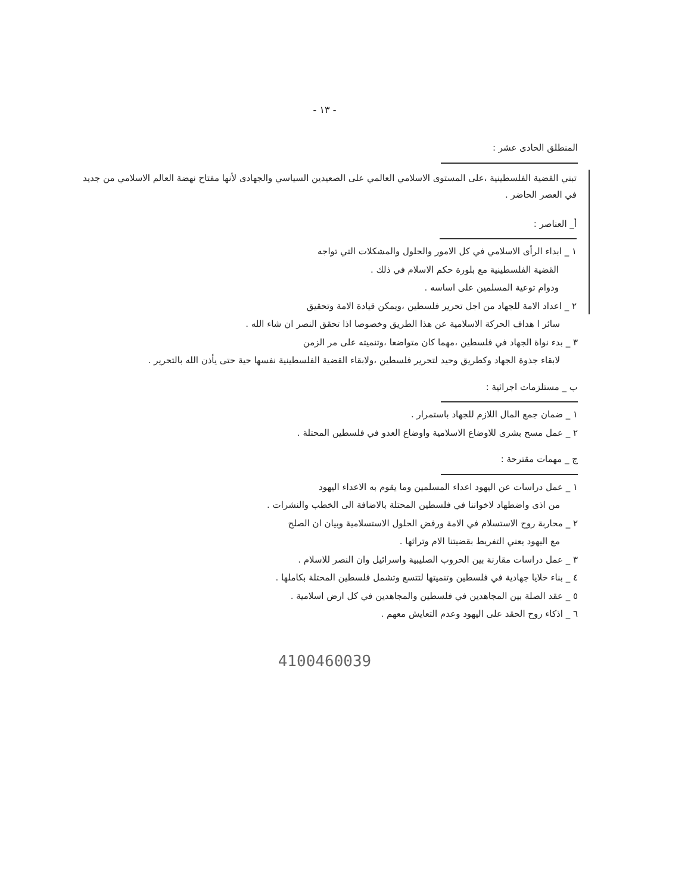- ١٣ -
المنطلق الحادى عشر :
تبني القضية الفلسطينية ،على المستوى الاسلامي العالمي على الصعيدين السياسي والجهادى لأنها مفتاح نهضة العالم الاسلامي من جديد في العصر الحاضر .
أ_ العناصر :
١ _ ابداء الرأى الاسلامي في كل الامور والحلول والمشكلات التي تواجه
القضية الفلسطينية مع بلورة حكم الاسلام في ذلك .
ودوام توعية المسلمين على اساسه .
٢ _ اعداد الامة للجهاد من اجل تحرير فلسطين ،ويمكن قيادة الامة وتحقيق
سائر ا هداف الحركة الاسلامية عن هذا الطريق وخصوصا اذا تحقق النصر ان شاء الله .
٣ _ بدء نواة الجهاد في فلسطين ،مهما كان متواضعا ،وتنميته على مر الزمن
لابقاء جذوة الجهاد وكطريق وحيد لتحرير فلسطين ،ولابقاء القضية الفلسطينية نفسها حية حتى يأذن الله بالتحرير .
ب _ مستلزمات اجرائية :
١ _ ضمان جمع المال اللازم للجهاد باستمرار .
٢ _ عمل مسح بشرى للاوضاع الاسلامية واوضاع العدو في فلسطين المحتلة .
ج _ مهمات مقترحة :
١ _ عمل دراسات عن اليهود اعداء المسلمين وما يقوم به الاعداء اليهود
من اذى واضطهاد لاخواننا في فلسطين المحتلة بالاضافة الى الخطب والنشرات .
٢ _ محاربة روح الاستسلام في الامة ورفض الحلول الاستسلامية وبيان ان الصلح
مع اليهود يعني التفريط بقضيتنا الام وتراثها .
٣ _ عمل دراسات مقارنة بين الحروب الصليبية واسرائيل وان النصر للاسلام .
٤ _ بناء خلايا جهادية في فلسطين وتنميتها لتتسع وتشمل فلسطين المحتلة بكاملها .
٥ _ عقد الصلة بين المجاهدين في فلسطين والمجاهدين في كل ارض اسلامية .
٦ _ اذكاء روح الحقد على اليهود وعدم التعايش معهم .
4100460039